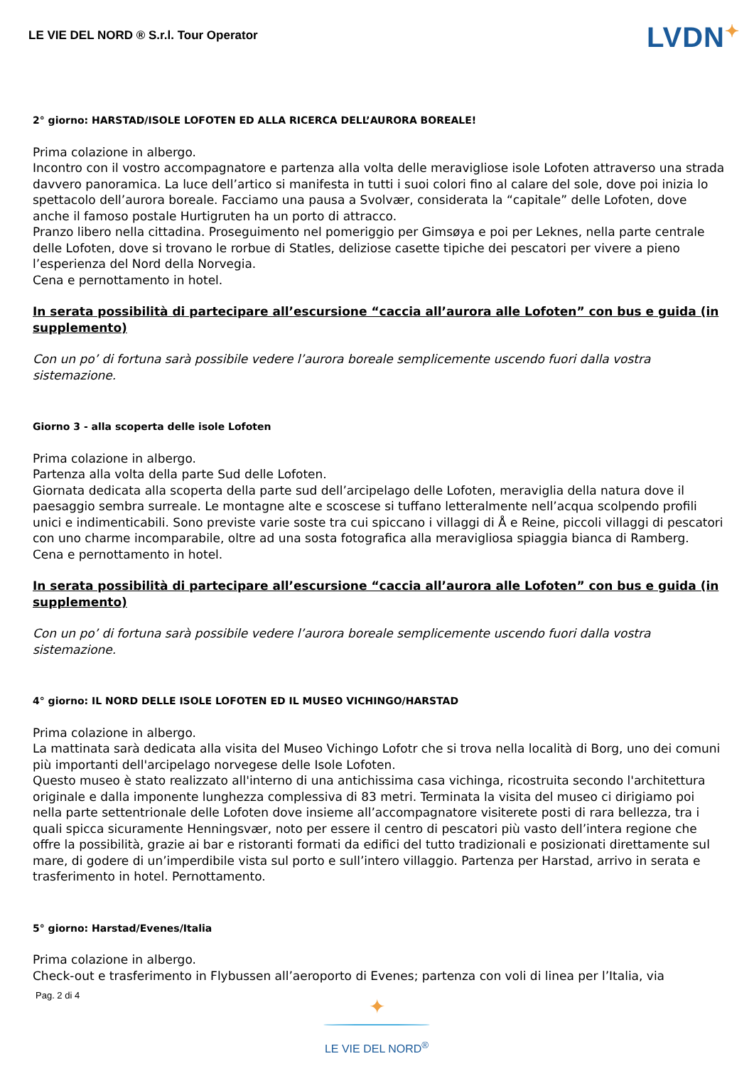LE VIE DEL NORD ® S.r.l. Tour Operator
LVDN✦
2° giorno: HARSTAD/ISOLE LOFOTEN ED ALLA RICERCA DELL’AURORA BOREALE!
Prima colazione in albergo.
Incontro con il vostro accompagnatore e partenza alla volta delle meravigliose isole Lofoten attraverso una strada davvero panoramica. La luce dell’artico si manifesta in tutti i suoi colori fino al calare del sole, dove poi inizia lo spettacolo dell’aurora boreale. Facciamo una pausa a Svolvær, considerata la “capitale” delle Lofoten, dove anche il famoso postale Hurtigruten ha un porto di attracco.
Pranzo libero nella cittadina. Proseguimento nel pomeriggio per Gimsøya e poi per Leknes, nella parte centrale delle Lofoten, dove si trovano le rorbue di Statles, deliziose casette tipiche dei pescatori per vivere a pieno l’esperienza del Nord della Norvegia.
Cena e pernottamento in hotel.
In serata possibilità di partecipare all’escursione “caccia all’aurora alle Lofoten” con bus e guida (in supplemento)
Con un po’ di fortuna sarà possibile vedere l’aurora boreale semplicemente uscendo fuori dalla vostra sistemazione.
Giorno 3 - alla scoperta delle isole Lofoten
Prima colazione in albergo.
Partenza alla volta della parte Sud delle Lofoten.
Giornata dedicata alla scoperta della parte sud dell’arcipelago delle Lofoten, meraviglia della natura dove il paesaggio sembra surreale. Le montagne alte e scoscese si tuffano letteralmente nell’acqua scolpendo profili unici e indimenticabili. Sono previste varie soste tra cui spiccano i villaggi di Å e Reine, piccoli villaggi di pescatori con uno charme incomparabile, oltre ad una sosta fotografica alla meravigliosa spiaggia bianca di Ramberg.
Cena e pernottamento in hotel.
In serata possibilità di partecipare all’escursione “caccia all’aurora alle Lofoten” con bus e guida (in supplemento)
Con un po’ di fortuna sarà possibile vedere l’aurora boreale semplicemente uscendo fuori dalla vostra sistemazione.
4° giorno: IL NORD DELLE ISOLE LOFOTEN ED IL MUSEO VICHINGO/HARSTAD
Prima colazione in albergo.
La mattinata sarà dedicata alla visita del Museo Vichingo Lofotr che si trova nella località di Borg, uno dei comuni più importanti dell'arcipelago norvegese delle Isole Lofoten.
Questo museo è stato realizzato all'interno di una antichissima casa vichinga, ricostruita secondo l'architettura originale e dalla imponente lunghezza complessiva di 83 metri. Terminata la visita del museo ci dirigiamo poi nella parte settentrionale delle Lofoten dove insieme all’accompagnatore visiterete posti di rara bellezza, tra i quali spicca sicuramente Henningsvær, noto per essere il centro di pescatori più vasto dell’intera regione che offre la possibilità, grazie ai bar e ristoranti formati da edifici del tutto tradizionali e posizionati direttamente sul mare, di godere di un’imperdibile vista sul porto e sull’intero villaggio. Partenza per Harstad, arrivo in serata e trasferimento in hotel. Pernottamento.
5° giorno: Harstad/Evenes/Italia
Prima colazione in albergo.
Check-out e trasferimento in Flybussen all’aeroporto di Evenes; partenza con voli di linea per l’Italia, via
Pag. 2 di 4
✦
LE VIE DEL NORD<sup>®</sup>